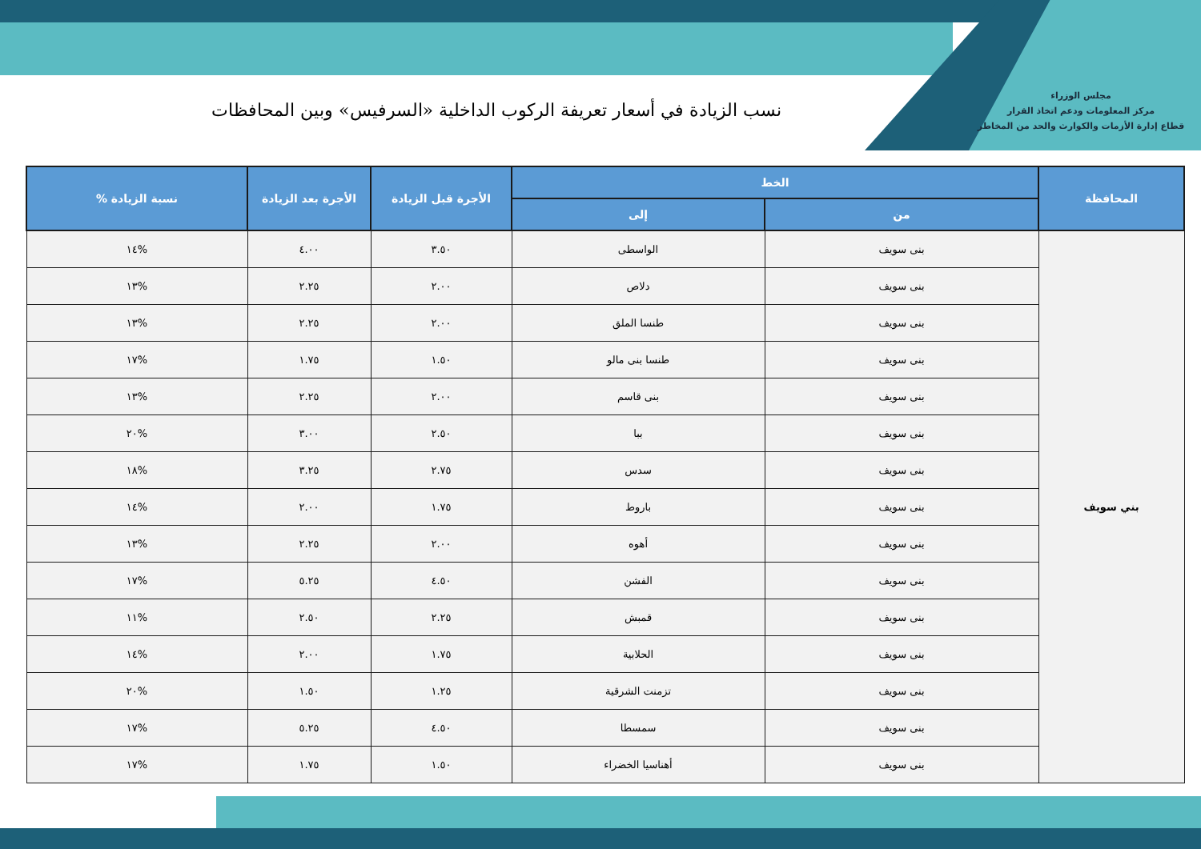مجلس الوزراء
مركز المعلومات ودعم اتخاذ القرار
قطاع إدارة الأزمات والكوارث والحد من المخاطر
نسب الزيادة في أسعار تعريفة الركوب الداخلية «السرفيس» وبين المحافظات
| المحافظة | الخط | | الأجرة قبل الزيادة | الأجرة بعد الزيادة | نسبة الزيادة % |
| --- | --- | --- | --- | --- | --- |
| | من | إلى | | | |
| بني سويف | بنى سويف | الواسطى | ٣.٥٠ | ٤.٠٠ | %١٤ |
| | بنى سويف | دلاص | ٢.٠٠ | ٢.٢٥ | %١٣ |
| | بنى سويف | طنسا الملق | ٢.٠٠ | ٢.٢٥ | %١٣ |
| | بنى سويف | طنسا بنى مالو | ١.٥٠ | ١.٧٥ | %١٧ |
| | بنى سويف | بنى قاسم | ٢.٠٠ | ٢.٢٥ | %١٣ |
| | بنى سويف | ببا | ٢.٥٠ | ٣.٠٠ | %٢٠ |
| | بنى سويف | سدس | ٢.٧٥ | ٣.٢٥ | %١٨ |
| | بنى سويف | باروط | ١.٧٥ | ٢.٠٠ | %١٤ |
| | بنى سويف | أهوه | ٢.٠٠ | ٢.٢٥ | %١٣ |
| | بنى سويف | الفشن | ٤.٥٠ | ٥.٢٥ | %١٧ |
| | بنى سويف | قمبش | ٢.٢٥ | ٢.٥٠ | %١١ |
| | بنى سويف | الحلابية | ١.٧٥ | ٢.٠٠ | %١٤ |
| | بنى سويف | تزمنت الشرقية | ١.٢٥ | ١.٥٠ | %٢٠ |
| | بنى سويف | سمسطا | ٤.٥٠ | ٥.٢٥ | %١٧ |
| | بنى سويف | أهناسيا الخضراء | ١.٥٠ | ١.٧٥ | %١٧ |